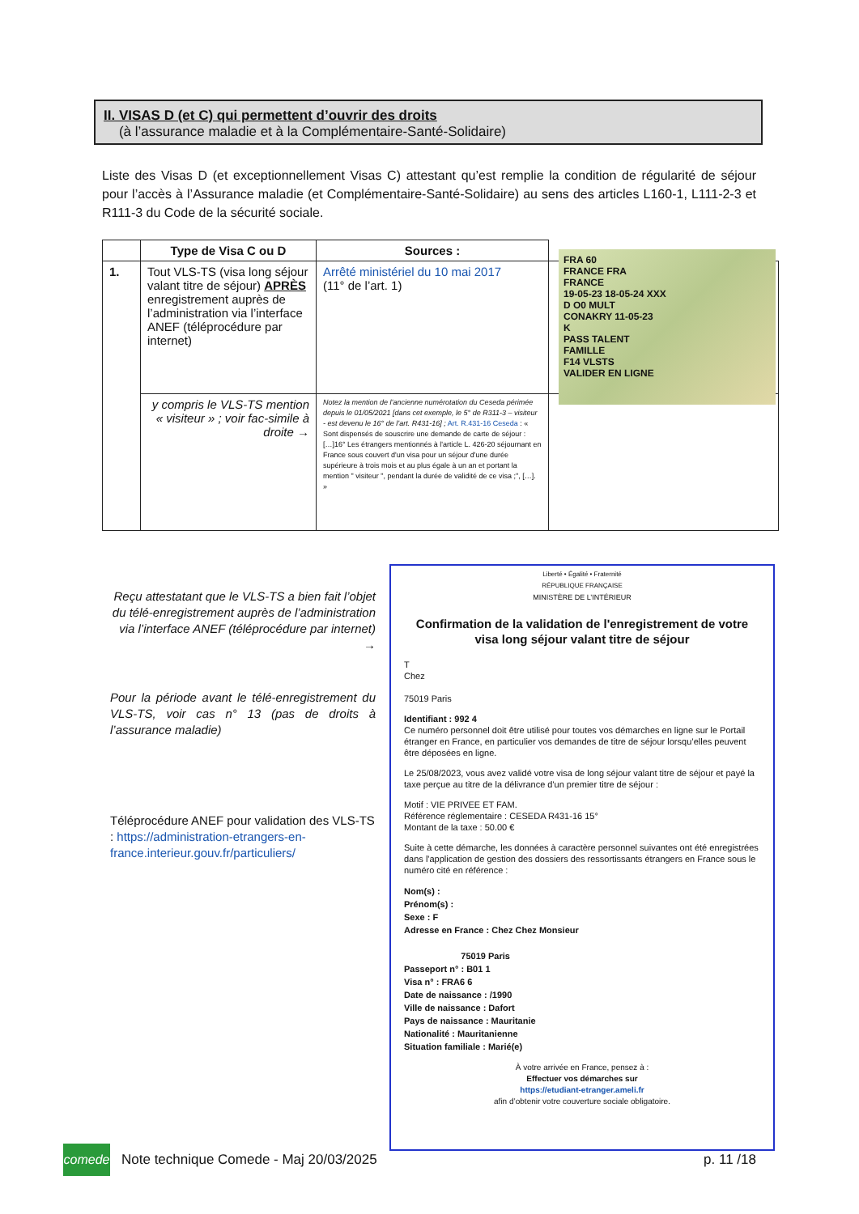II. VISAS D (et C) qui permettent d’ouvrir des droits
(à l’assurance maladie et à la Complémentaire-Santé-Solidaire)
Liste des Visas D (et exceptionnellement Visas C) attestant qu’est remplie la condition de régularité de séjour pour l’accès à l’Assurance maladie (et Complémentaire-Santé-Solidaire) au sens des articles L160-1, L111-2-3 et R111-3 du Code de la sécurité sociale.
| | Type de Visa C ou D | Sources : | |
| --- | --- | --- | --- |
| 1. | Tout VLS-TS (visa long séjour valant titre de séjour) APRÈS enregistrement auprès de l’administration via l’interface ANEF (téléprocédure par internet) | Arrêté ministériel du 10 mai 2017 (11° de l’art. 1) | |
| | y compris le VLS-TS mention « visiteur » ; voir fac-simile à droite → | Notez la mention de l’ancienne numérotation du Ceseda périmée depuis le 01/05/2021 [dans cet exemple, le 5° de R311-3 – visiteur - est devenu le 16° de l’art. R431-16] ; Art. R.431-16 Ceseda : « Sont dispensés de souscrire une demande de carte de séjour : […]16° Les étrangers mentionnés à l'article L. 426-20 séjournant en France sous couvert d'un visa pour un séjour d'une durée supérieure à trois mois et au plus égale à un an et portant la mention " visiteur ", pendant la durée de validité de ce visa ;", […]. » | |
FRA 60
FRANCE FRA
FRANCE
19-05-23 18-05-24 XXX
D O0 MULT
CONAKRY 11-05-23
K
PASS TALENT
FAMILLE
F14 VLSTS
VALIDER EN LIGNE
Reçu attestatant que le VLS-TS a bien fait l’objet du télé-enregistrement auprès de l’administration via l’interface ANEF (téléprocédure par internet) →
Pour la période avant le télé-enregistrement du VLS-TS, voir cas n° 13 (pas de droits à l’assurance maladie)
Téléprocédure ANEF pour validation des VLS-TS : https://administration-etrangers-en-france.interieur.gouv.fr/particuliers/
Liberté • Égalité • Fraternité
RÉPUBLIQUE FRANÇAISE
MINISTÈRE DE L’INTÉRIEUR
Confirmation de la validation de l'enregistrement de votre visa long séjour valant titre de séjour
T
Chez
75019 Paris
Identifiant : 992 4
Ce numéro personnel doit être utilisé pour toutes vos démarches en ligne sur le Portail étranger en France, en particulier vos demandes de titre de séjour lorsqu’elles peuvent être déposées en ligne.
Le 25/08/2023, vous avez validé votre visa de long séjour valant titre de séjour et payé la taxe perçue au titre de la délivrance d'un premier titre de séjour :
Motif : VIE PRIVEE ET FAM.
Référence réglementaire : CESEDA R431-16 15°
Montant de la taxe : 50.00 €
Suite à cette démarche, les données à caractère personnel suivantes ont été enregistrées dans l'application de gestion des dossiers des ressortissants étrangers en France sous le numéro cité en référence :
Nom(s) :
Prénom(s) :
Sexe : F
Adresse en France : Chez Chez Monsieur
75019 Paris
Passeport n° : B01 1
Visa n° : FRA6 6
Date de naissance : /1990
Ville de naissance : Dafort
Pays de naissance : Mauritanie
Nationalité : Mauritanienne
Situation familiale : Marié(e)
À votre arrivée en France, pensez à :
Effectuer vos démarches sur
https://etudiant-etranger.ameli.fr
afin d’obtenir votre couverture sociale obligatoire.
comede
Note technique Comede - Maj 20/03/2025
p. 11 /18